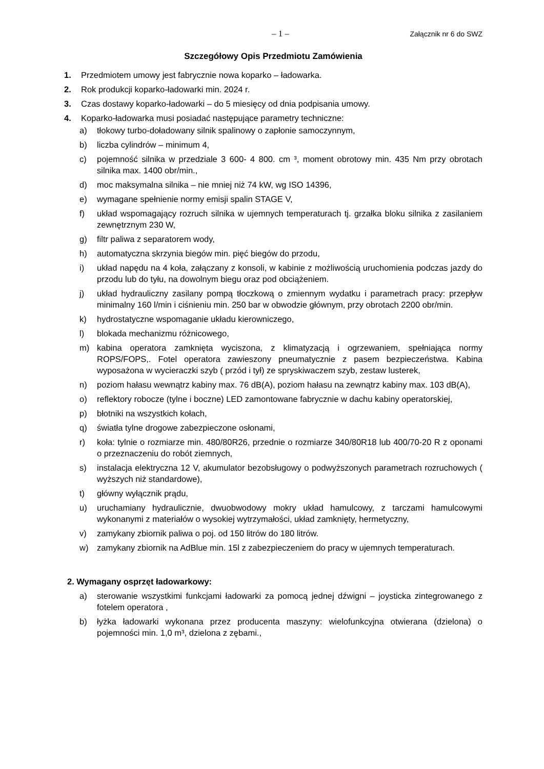– 1 – Załącznik nr 6 do SWZ
Szczegółowy Opis Przedmiotu Zamówienia
1. Przedmiotem umowy jest fabrycznie nowa koparko – ładowarka.
2. Rok produkcji koparko-ładowarki min. 2024 r.
3. Czas dostawy koparko-ładowarki – do 5 miesięcy od dnia podpisania umowy.
4. Koparko-ładowarka musi posiadać następujące parametry techniczne:
a) tłokowy turbo-doładowany silnik spalinowy o zapłonie samoczynnym,
b) liczba cylindrów – minimum 4,
c) pojemność silnika w przedziale 3 600- 4 800. cm ³, moment obrotowy min. 435 Nm przy obrotach silnika max. 1400 obr/min.,
d) moc maksymalna silnika – nie mniej niż 74 kW, wg ISO 14396,
e) wymagane spełnienie normy emisji spalin STAGE V,
f) układ wspomagający rozruch silnika w ujemnych temperaturach tj. grzałka bloku silnika z zasilaniem zewnętrznym 230 W,
g) filtr paliwa z separatorem wody,
h) automatyczna skrzynia biegów min. pięć biegów do przodu,
i) układ napędu na 4 koła, załączany z konsoli, w kabinie z możliwością uruchomienia podczas jazdy do przodu lub do tyłu, na dowolnym biegu oraz pod obciążeniem.
j) układ hydrauliczny zasilany pompą tłoczkową o zmiennym wydatku i parametrach pracy: przepływ minimalny 160 l/min i ciśnieniu min. 250 bar w obwodzie głównym, przy obrotach 2200 obr/min.
k) hydrostatyczne wspomaganie układu kierowniczego,
l) blokada mechanizmu różnicowego,
m) kabina operatora zamknięta wyciszona, z klimatyzacją i ogrzewaniem, spełniająca normy ROPS/FOPS,. Fotel operatora zawieszony pneumatycznie z pasem bezpieczeństwa. Kabina wyposażona w wycieraczki szyb ( przód i tył) ze spryskiwaczem szyb, zestaw lusterek,
n) poziom hałasu wewnątrz kabiny max. 76 dB(A), poziom hałasu na zewnątrz kabiny max. 103 dB(A),
o) reflektory robocze (tylne i boczne) LED zamontowane fabrycznie w dachu kabiny operatorskiej,
p) błotniki na wszystkich kołach,
q) światła tylne drogowe zabezpieczone osłonami,
r) koła: tylnie o rozmiarze min. 480/80R26, przednie o rozmiarze 340/80R18 lub 400/70-20 R z oponami o przeznaczeniu do robót ziemnych,
s) instalacja elektryczna 12 V, akumulator bezobsługowy o podwyższonych parametrach rozruchowych ( wyższych niż standardowe),
t) główny wyłącznik prądu,
u) uruchamiany hydraulicznie, dwuobwodowy mokry układ hamulcowy, z tarczami hamulcowymi wykonanymi z materiałów o wysokiej wytrzymałości, układ zamknięty, hermetyczny,
v) zamykany zbiornik paliwa o poj. od 150 litrów do 180 litrów.
w) zamykany zbiornik na AdBlue min. 15l z zabezpieczeniem do pracy w ujemnych temperaturach.
2. Wymagany osprzęt ładowarkowy:
a) sterowanie wszystkimi funkcjami ładowarki za pomocą jednej dźwigni – joysticka zintegrowanego z fotelem operatora ,
b) łyżka ładowarki wykonana przez producenta maszyny: wielofunkcyjna otwierana (dzielona) o pojemności min. 1,0 m³, dzielona z zębami.,